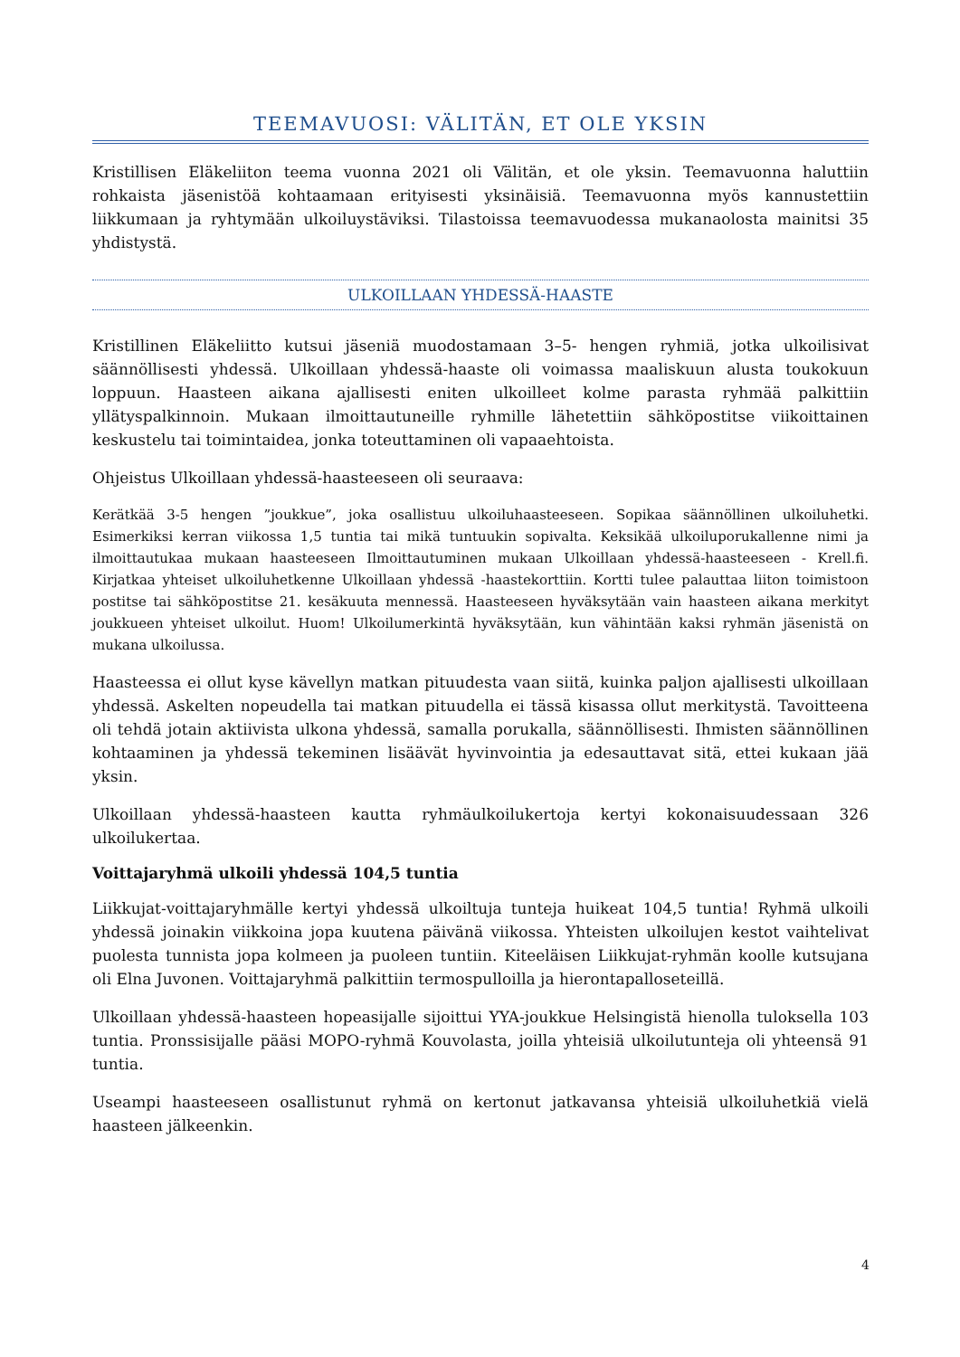TEEMAVUOSI: VÄLITÄN, ET OLE YKSIN
Kristillisen Eläkeliiton teema vuonna 2021 oli Välitän, et ole yksin. Teemavuonna haluttiin rohkaista jäsenistöä kohtaamaan erityisesti yksinäisiä. Teemavuonna myös kannustettiin liikkumaan ja ryhtymään ulkoiluystäviksi. Tilastoissa teemavuodessa mukanaolosta mainitsi 35 yhdistystä.
ULKOILLAAN YHDESSÄ-HAASTE
Kristillinen Eläkeliitto kutsui jäseniä muodostamaan 3–5- hengen ryhmiä, jotka ulkoilisivat säännöllisesti yhdessä. Ulkoillaan yhdessä-haaste oli voimassa maaliskuun alusta toukokuun loppuun. Haasteen aikana ajallisesti eniten ulkoilleet kolme parasta ryhmää palkittiin yllätyspalkinnoin. Mukaan ilmoittautuneille ryhmille lähetettiin sähköpostitse viikoittainen keskustelu tai toimintaidea, jonka toteuttaminen oli vapaaehtoista.
Ohjeistus Ulkoillaan yhdessä-haasteeseen oli seuraava:
Kerätkää 3-5 hengen ”joukkue”, joka osallistuu ulkoiluhaasteeseen. Sopikaa säännöllinen ulkoiluhetki. Esimerkiksi kerran viikossa 1,5 tuntia tai mikä tuntuukin sopivalta. Keksikää ulkoiluporukallenne nimi ja ilmoittautukaa mukaan haasteeseen Ilmoittautuminen mukaan Ulkoillaan yhdessä-haasteeseen - Krell.fi. Kirjatkaa yhteiset ulkoiluhetkenne Ulkoillaan yhdessä -haastekorttiin. Kortti tulee palauttaa liiton toimistoon postitse tai sähköpostitse 21. kesäkuuta mennessä. Haasteeseen hyväksytään vain haasteen aikana merkityt joukkueen yhteiset ulkoilut. Huom! Ulkoilumerkintä hyväksytään, kun vähintään kaksi ryhmän jäsenistä on mukana ulkoilussa.
Haasteessa ei ollut kyse kävellyn matkan pituudesta vaan siitä, kuinka paljon ajallisesti ulkoillaan yhdessä. Askelten nopeudella tai matkan pituudella ei tässä kisassa ollut merkitystä. Tavoitteena oli tehdä jotain aktiivista ulkona yhdessä, samalla porukalla, säännöllisesti. Ihmisten säännöllinen kohtaaminen ja yhdessä tekeminen lisäävät hyvinvointia ja edesauttavat sitä, ettei kukaan jää yksin.
Ulkoillaan yhdessä-haasteen kautta ryhmäulkoilukertoja kertyi kokonaisuudessaan 326 ulkoilukertaa.
Voittajaryhmä ulkoili yhdessä 104,5 tuntia
Liikkujat-voittajaryhmälle kertyi yhdessä ulkoiltuja tunteja huikeat 104,5 tuntia! Ryhmä ulkoili yhdessä joinakin viikkoina jopa kuutena päivänä viikossa. Yhteisten ulkoilujen kestot vaihtelivat puolesta tunnista jopa kolmeen ja puoleen tuntiin. Kiteeläisen Liikkujat-ryhmän koolle kutsujana oli Elna Juvonen. Voittajaryhmä palkittiin termospulloilla ja hierontapalloseteillä.
Ulkoillaan yhdessä-haasteen hopeasijalle sijoittui YYA-joukkue Helsingistä hienolla tuloksella 103 tuntia. Pronssisijalle pääsi MOPO-ryhmä Kouvolasta, joilla yhteisiä ulkoilutunteja oli yhteensä 91 tuntia.
Useampi haasteeseen osallistunut ryhmä on kertonut jatkavansa yhteisiä ulkoiluhetkiä vielä haasteen jälkeenkin.
4